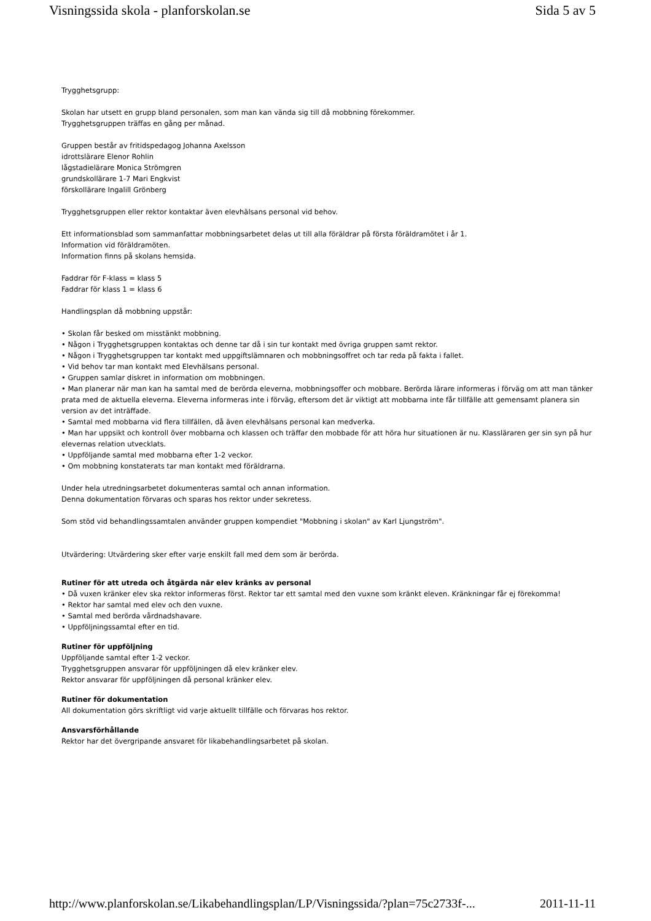Visningssida skola - planforskolan.se Sida 5 av 5
Trygghetsgrupp:
Skolan har utsett en grupp bland personalen, som man kan vända sig till då mobbning förekommer.
Trygghetsgruppen träffas en gång per månad.
Gruppen består av fritidspedagog Johanna Axelsson
idrottslärare Elenor Rohlin
lågstadielärare Monica Strömgren
grundskollärare 1-7 Mari Engkvist
förskollärare Ingalill Grönberg
Trygghetsgruppen eller rektor kontaktar även elevhälsans personal vid behov.
Ett informationsblad som sammanfattar mobbningsarbetet delas ut till alla föräldrar på första föräldramötet i år 1.
Information vid föräldramöten.
Information finns på skolans hemsida.
Faddrar för F-klass = klass 5
Faddrar för klass 1 = klass 6
Handlingsplan då mobbning uppstår:
• Skolan får besked om misstänkt mobbning.
• Någon i Trygghetsgruppen kontaktas och denne tar då i sin tur kontakt med övriga gruppen samt rektor.
• Någon i Trygghetsgruppen tar kontakt med uppgiftslämnaren och mobbningsoffret och tar reda på fakta i fallet.
• Vid behov tar man kontakt med Elevhälsans personal.
• Gruppen samlar diskret in information om mobbningen.
• Man planerar när man kan ha samtal med de berörda eleverna, mobbningsoffer och mobbare. Berörda lärare informeras i förväg om att man tänker prata med de aktuella eleverna. Eleverna informeras inte i förväg, eftersom det är viktigt att mobbarna inte får tillfälle att gemensamt planera sin version av det inträffade.
• Samtal med mobbarna vid flera tillfällen, då även elevhälsans personal kan medverka.
• Man har uppsikt och kontroll över mobbarna och klassen och träffar den mobbade för att höra hur situationen är nu. Klassläraren ger sin syn på hur elevernas relation utvecklats.
• Uppföljande samtal med mobbarna efter 1-2 veckor.
• Om mobbning konstaterats tar man kontakt med föräldrarna.
Under hela utredningsarbetet dokumenteras samtal och annan information.
Denna dokumentation förvaras och sparas hos rektor under sekretess.
Som stöd vid behandlingssamtalen använder gruppen kompendiet "Mobbning i skolan" av Karl Ljungström".
Utvärdering: Utvärdering sker efter varje enskilt fall med dem som är berörda.
Rutiner för att utreda och åtgärda när elev kränks av personal
• Då vuxen kränker elev ska rektor informeras först. Rektor tar ett samtal med den vuxne som kränkt eleven. Kränkningar får ej förekomma!
• Rektor har samtal med elev och den vuxne.
• Samtal med berörda vårdnadshavare.
• Uppföljningssamtal efter en tid.
Rutiner för uppföljning
Uppföljande samtal efter 1-2 veckor.
Trygghetsgruppen ansvarar för uppföljningen då elev kränker elev.
Rektor ansvarar för uppföljningen då personal kränker elev.
Rutiner för dokumentation
All dokumentation görs skriftligt vid varje aktuellt tillfälle och förvaras hos rektor.
Ansvarsförhållande
Rektor har det övergripande ansvaret för likabehandlingsarbetet på skolan.
http://www.planforskolan.se/Likabehandlingsplan/LP/Visningssida/?plan=75c2733f-... 2011-11-11